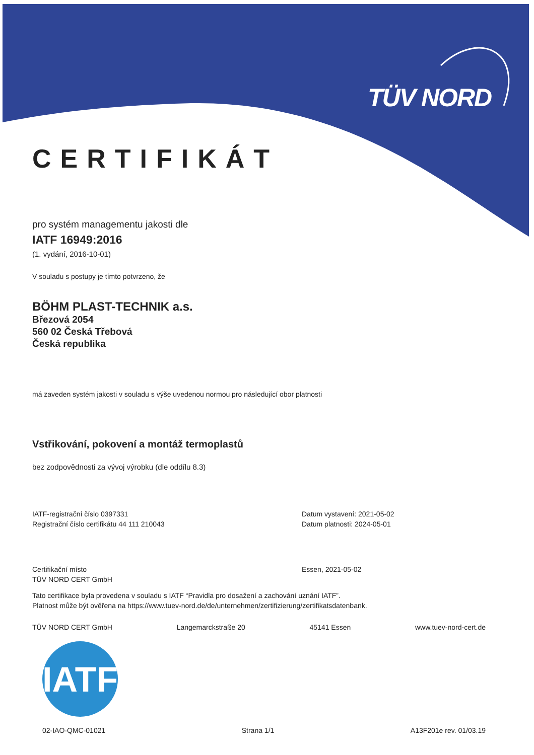TÜV NORD
CERTIFIKÁT
pro systém managementu jakosti dle
IATF 16949:2016
(1. vydání, 2016-10-01)
V souladu s postupy je tímto potvrzeno, že
BÖHM PLAST-TECHNIK a.s.
Březová 2054
560 02 Česká Třebová
Česká republika
má zaveden systém jakosti v souladu s výše uvedenou normou pro následující obor platnosti
Vstřikování, pokovení a montáž termoplastů
bez zodpovědnosti za vývoj výrobku (dle oddílu 8.3)
IATF-registrační číslo 0397331
Registrační číslo certifikátu 44 111 210043
Datum vystavení: 2021-05-02
Datum platnosti: 2024-05-01
Certifikační místo
TÜV NORD CERT GmbH
Essen, 2021-05-02
Tato certifikace byla provedena v souladu s IATF “Pravidla pro dosažení a zachování uznání IATF”.
Platnost může být ověřena na https://www.tuev-nord.de/de/unternehmen/zertifizierung/zertifikatsdatenbank.
TÜV NORD CERT GmbH Langemarckstraße 20 45141 Essen www.tuev-nord-cert.de
IATF
02-IAO-QMC-01021 Strana 1/1 A13F201e rev. 01/03.19